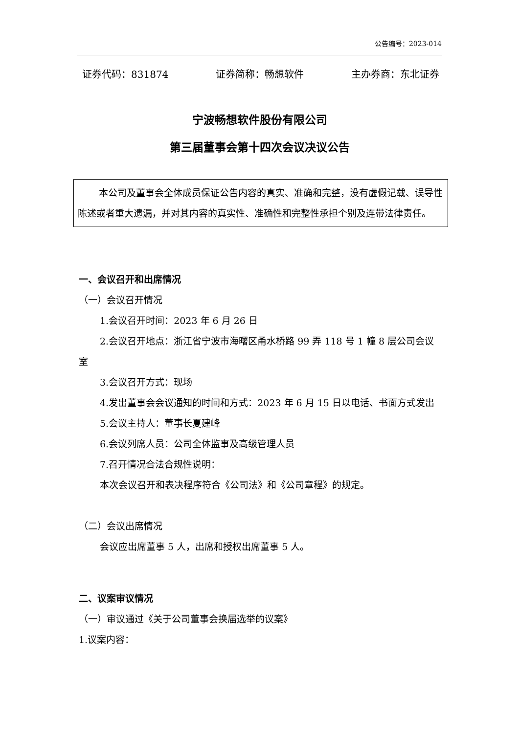公告编号：2023-014
证券代码：831874 证券简称：畅想软件 主办券商：东北证券
宁波畅想软件股份有限公司
第三届董事会第十四次会议决议公告
本公司及董事会全体成员保证公告内容的真实、准确和完整，没有虚假记载、误导性陈述或者重大遗漏，并对其内容的真实性、准确性和完整性承担个别及连带法律责任。
一、会议召开和出席情况
（一）会议召开情况
1.会议召开时间：2023 年 6 月 26 日
2.会议召开地点：浙江省宁波市海曙区甬水桥路 99 弄 118 号 1 幢 8 层公司会议室
3.会议召开方式：现场
4.发出董事会会议通知的时间和方式：2023 年 6 月 15 日以电话、书面方式发出
5.会议主持人：董事长夏建峰
6.会议列席人员：公司全体监事及高级管理人员
7.召开情况合法合规性说明：
本次会议召开和表决程序符合《公司法》和《公司章程》的规定。
（二）会议出席情况
会议应出席董事 5 人，出席和授权出席董事 5 人。
二、议案审议情况
（一）审议通过《关于公司董事会换届选举的议案》
1.议案内容：